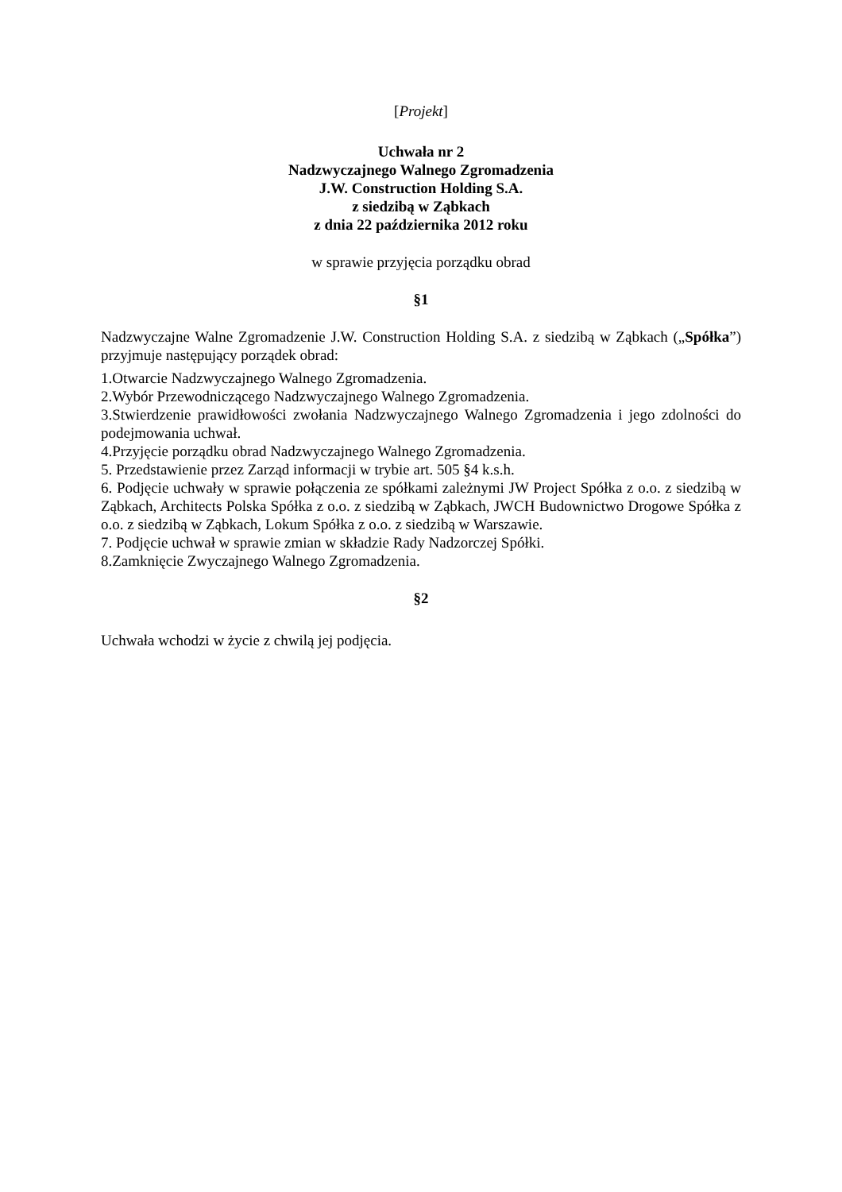[Projekt]
Uchwała nr 2
Nadzwyczajnego Walnego Zgromadzenia
J.W. Construction Holding S.A.
z siedzibą w Ząbkach
z dnia 22 października 2012 roku
w sprawie przyjęcia porządku obrad
§1
Nadzwyczajne Walne Zgromadzenie J.W. Construction Holding S.A. z siedzibą w Ząbkach („Spółka”) przyjmuje następujący porządek obrad:
1.Otwarcie Nadzwyczajnego Walnego Zgromadzenia.
2.Wybór Przewodniczącego Nadzwyczajnego Walnego Zgromadzenia.
3.Stwierdzenie prawidłowości zwołania Nadzwyczajnego Walnego Zgromadzenia i jego zdolności do podejmowania uchwał.
4.Przyjęcie porządku obrad Nadzwyczajnego Walnego Zgromadzenia.
5. Przedstawienie przez Zarząd informacji w trybie art. 505 §4 k.s.h.
6. Podjęcie uchwały w sprawie połączenia ze spółkami zależnymi JW Project Spółka z o.o. z siedzibą w Ząbkach, Architects Polska Spółka z o.o. z siedzibą w Ząbkach, JWCH Budownictwo Drogowe Spółka z o.o. z siedzibą w Ząbkach, Lokum Spółka z o.o. z siedzibą w Warszawie.
7. Podjęcie uchwał w sprawie zmian w składzie Rady Nadzorczej Spółki.
8.Zamknięcie Zwyczajnego Walnego Zgromadzenia.
§2
Uchwała wchodzi w życie z chwilą jej podjęcia.